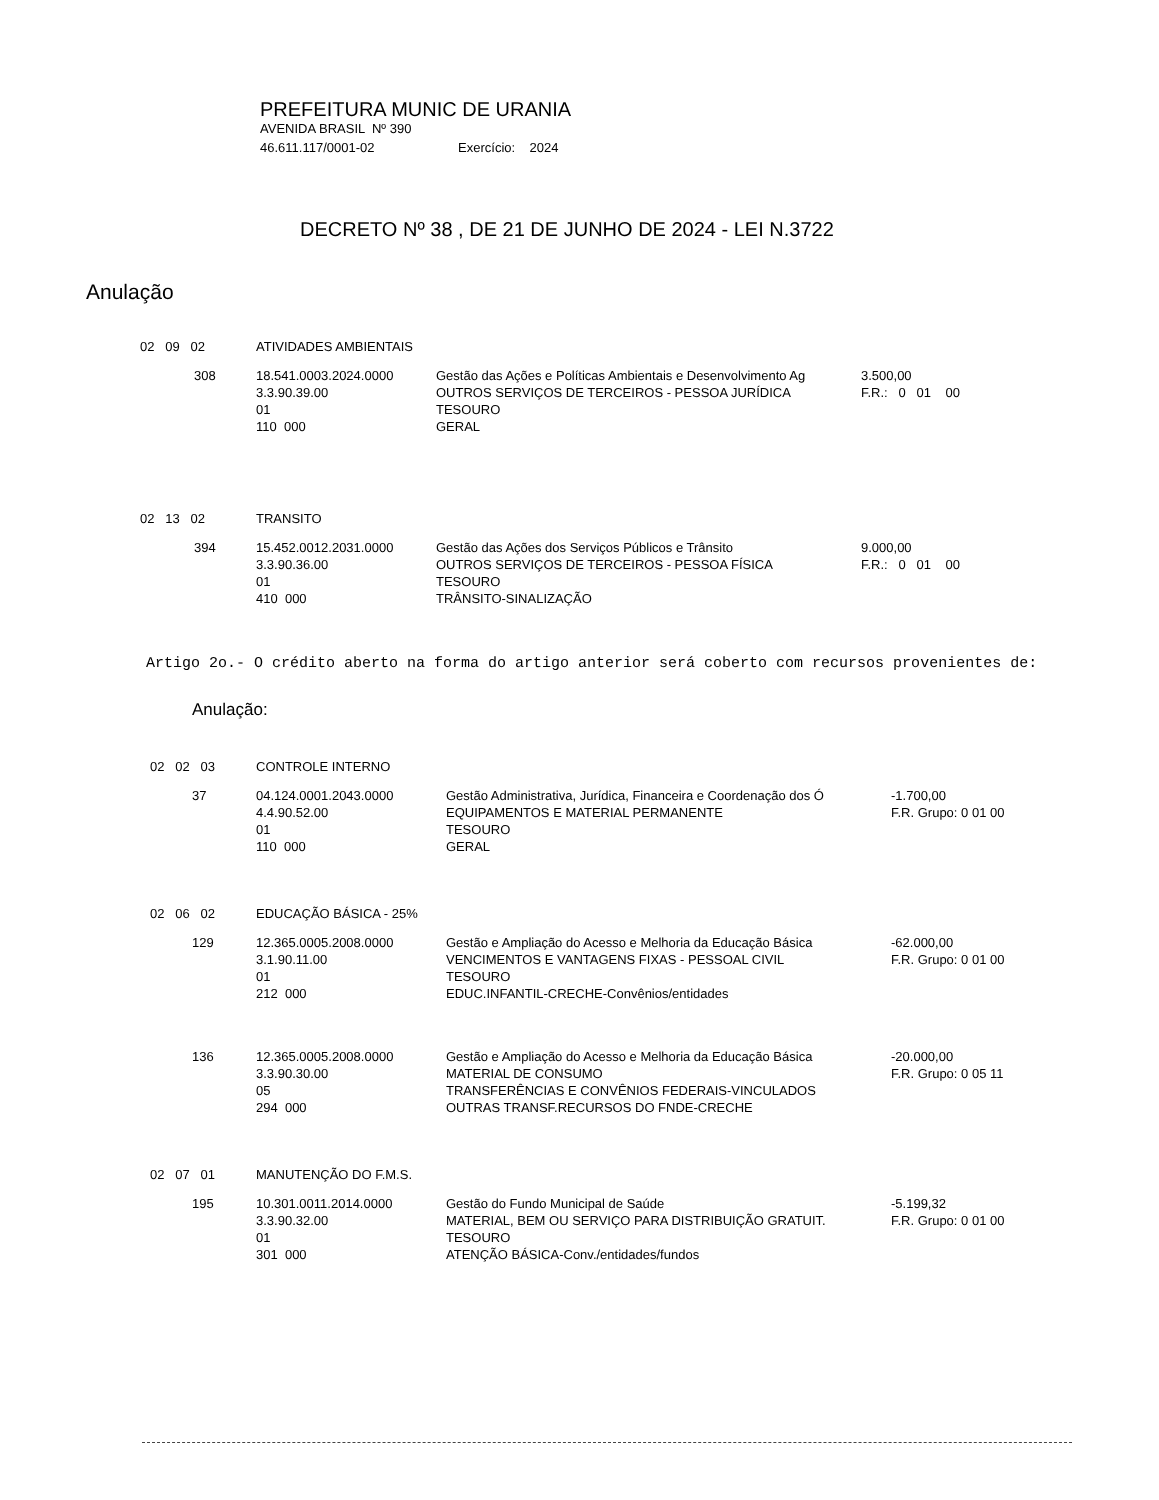PREFEITURA MUNIC DE URANIA
AVENIDA BRASIL Nº 390
46.611.117/0001-02 Exercício: 2024
DECRETO Nº 38 , DE 21 DE JUNHO DE 2024 - LEI N.3722
Anulação
| 02 09 02 | ATIVIDADES AMBIENTAIS | | |
| 308 | 18.541.0003.2024.0000 3.3.90.39.00 01 110 000 | Gestão das Ações e Políticas Ambientais e Desenvolvimento Ag OUTROS SERVIÇOS DE TERCEIROS - PESSOA JURÍDICA TESOURO GERAL | 3.500,00 F.R.: 0 01 00 |
| 02 13 02 | TRANSITO | | |
| 394 | 15.452.0012.2031.0000 3.3.90.36.00 01 410 000 | Gestão das Ações dos Serviços Públicos e Trânsito OUTROS SERVIÇOS DE TERCEIROS - PESSOA FÍSICA TESOURO TRÂNSITO-SINALIZAÇÃO | 9.000,00 F.R.: 0 01 00 |
Artigo 2o.- O crédito aberto na forma do artigo anterior será coberto com recursos provenientes de:
Anulação:
| 02 02 03 | CONTROLE INTERNO | | |
| 37 | 04.124.0001.2043.0000 4.4.90.52.00 01 110 000 | Gestão Administrativa, Jurídica, Financeira e Coordenação dos Ó EQUIPAMENTOS E MATERIAL PERMANENTE TESOURO GERAL | -1.700,00 F.R. Grupo: 0 01 00 |
| 02 06 02 | EDUCAÇÃO BÁSICA - 25% | | |
| 129 | 12.365.0005.2008.0000 3.1.90.11.00 01 212 000 | Gestão e Ampliação do Acesso e Melhoria da Educação Básica VENCIMENTOS E VANTAGENS FIXAS - PESSOAL CIVIL TESOURO EDUC.INFANTIL-CRECHE-Convênios/entidades | -62.000,00 F.R. Grupo: 0 01 00 |
| 136 | 12.365.0005.2008.0000 3.3.90.30.00 05 294 000 | Gestão e Ampliação do Acesso e Melhoria da Educação Básica MATERIAL DE CONSUMO TRANSFERÊNCIAS E CONVÊNIOS FEDERAIS-VINCULADOS OUTRAS TRANSF.RECURSOS DO FNDE-CRECHE | -20.000,00 F.R. Grupo: 0 05 11 |
| 02 07 01 | MANUTENÇÃO DO F.M.S. | | |
| 195 | 10.301.0011.2014.0000 3.3.90.32.00 01 301 000 | Gestão do Fundo Municipal de Saúde MATERIAL, BEM OU SERVIÇO PARA DISTRIBUIÇÃO GRATUIT. TESOURO ATENÇÃO BÁSICA-Conv./entidades/fundos | -5.199,32 F.R. Grupo: 0 01 00 |